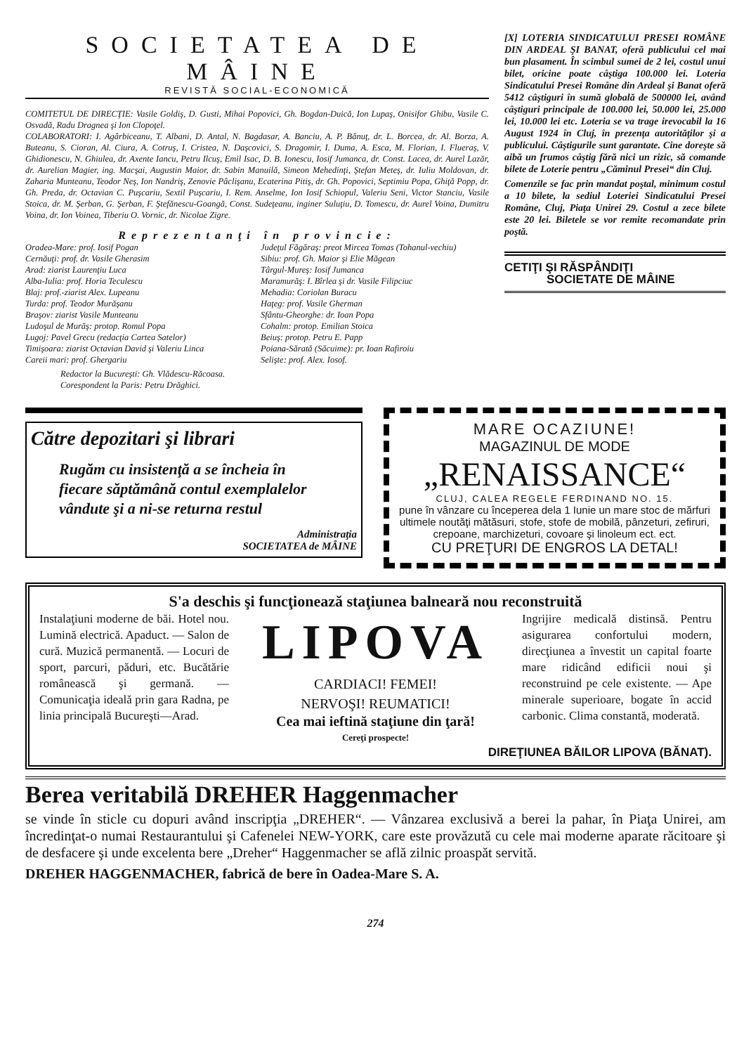SOCIETATEA DE MÂINE
REVISTĂ SOCIAL-ECONOMICĂ
COMITETUL DE DIRECŢIE: Vasile Goldiş, D. Gusti, Mihai Popovici, Gh. Bogdan-Duică, Ion Lupaş, Onisifor Ghibu, Vasile C. Osvadă, Radu Dragnea şi Ion Clopoţel.
COLABORATORI: I. Agârbiceanu, T. Albani, D. Antal, N. Bagdasar, A. Banciu, A. P. Bănuţ, dr. L. Borcea, dr. Al. Borza, A. Buteanu, S. Cioran, Al. Ciura, A. Cotruş, I. Cristea, N. Daşcovici, S. Dragomir, I. Duma, A. Esca, M. Florian, I. Flueraş, V. Ghidionescu, N. Ghiulea, dr. Axente Iancu, Petru Ilcuş, Emil Isac, D. B. Ionescu, Iosif Jumanca, dr. Const. Lacea, dr. Aurel Lazăr, dr. Aurelian Magier, ing. Macşai, Augustin Maior, dr. Sabin Manuilă, Simeon Mehedinţi, Ştefan Meteş, dr. Iuliu Moldovan, dr. Zaharia Munteanu, Teodor Neş, Ion Nandriş, Zenovie Pâclişanu, Ecaterina Pitiş, dr. Gh. Popovici, Septimiu Popa, Ghiţă Popp, dr. Gh. Preda, dr. Octavian C. Puşcariu, Sextil Puşcariu, I. Rem. Anselme, Ion Iosif Schiopul, Valeriu Seni, Victor Stanciu, Vasile Stoica, dr. M. Şerban, G. Şerban, F. Ştefănescu-Goangă, Const. Sudeţeanu, inginer Suluţiu, D. Tomescu, dr. Aurel Voina, Dumitru Voina, dr. Ion Voinea, Tiberiu O. Vornic, dr. Nicolae Zigre.
Reprezentanţi în provincie:
Oradea-Mare: prof. Iosif Pogan
Cernăuţi: prof. dr. Vasile Gherasim
Arad: ziarist Laurenţiu Luca
Alba-Iulia: prof. Horia Teculescu
Blaj: prof.-ziarist Alex. Lupeanu
Turda: prof. Teodor Murăşanu
Braşov: ziarist Vasile Munteanu
Ludoşul de Murăş: protop. Romul Popa
Lugoj: Pavel Grecu (redacţia Cartea Satelor)
Timişoara: ziarist Octavian David şi Valeriu Linca
Careii mari: prof. Ghergariu
Judeţul Făgăraş: preot Mircea Tomas (Tohanul-vechiu)
Sibiu: prof. Gh. Maior şi Elie Măgean
Târgul-Mureş: Iosif Jumanca
Maramurăş: I. Bîrlea şi dr. Vasile Filipciuc
Mehadia: Coriolan Buracu
Haţeg: prof. Vasile Gherman
Sfântu-Gheorghe: dr. Ioan Popa
Cohalm: protop. Emilian Stoica
Beiuş: protop. Petru E. Papp
Poiana-Sărată (Săcuime): pr. Ioan Rafiroiu
Selişte: prof. Alex. Iosof.
Redactor la Bucureşti: Gh. Vlădescu-Răcoasa.
Corespondent la Paris: Petru Drăghici.
[X] LOTERIA SINDICATULUI PRESEI ROMÂNE DIN ARDEAL ŞI BANAT, oferă publicului cel mai bun plasament. În scimbul sumei de 2 lei, costul unui bilet, oricine poate câştiga 100.000 lei. Loteria Sindicatului Presei Române din Ardeal şi Banat oferă 5412 câştiguri în sumă globală de 500000 lei, având câştiguri principale de 100.000 lei, 50.000 lei, 25.000 lei, 10.000 lei etc. Loteria se va trage irevocabil la 16 August 1924 în Cluj, în prezenţa autorităţilor şi a publicului. Câştigurile sunt garantate. Cine doreşte să aibă un frumos câştig fără nici un rizic, să comande bilete de Loterie pentru „Căminul Presei“ din Cluj.
Comenzile se fac prin mandat poştal, minimum costul a 10 bilete, la sediul Loteriei Sindicatului Presei Române, Cluj, Piaţa Unirei 29. Costul a zece bilete este 20 lei. Biletele se vor remite recomandate prin poştă.
CETIŢI ŞI RĂSPÂNDIŢI
SOCIETATE DE MÂINE
Către depozitari şi librari
Rugăm cu insistenţă a se încheia în fiecare săptămână contul exemplalelor vândute şi a ni-se returna restul
Administraţia
SOCIETATEA de MÂINE
MARE OCAZIUNE!
MAGAZINUL DE MODE
„RENAISSANCE“
CLUJ, CALEA REGELE FERDINAND NO. 15.
pune în vânzare cu începerea dela 1 Iunie un mare stoc de mărfuri ultimele noutăţi mătăsuri, stofe, stofe de mobilă, pânzeturi, zefiruri, crepoane, marchizeturi, covoare şi linoleum ect. ect.
CU PREŢURI DE ENGROS LA DETAL!
S'a deschis şi funcţionează staţiunea balneară nou reconstruită
Instalaţiuni moderne de băi. Hotel nou. Lumină electrică. Apaduct. — Salon de cură. Muzică permanentă. — Locuri de sport, parcuri, păduri, etc. Bucătărie românească şi germană. — Comunicaţia ideală prin gara Radna, pe linia principală Bucureşti—Arad.
LIPOVA
CARDIACI! FEMEI!
NERVOŞI! REUMATICI!
Cea mai ieftină staţiune din ţară!
Cereţi prospecte!
Ingrijire medicală distinsă. Pentru asigurarea confortului modern, direcţiunea a învestit un capital foarte mare ridicând edificii noui şi reconstruind pe cele existente. — Ape minerale superioare, bogate în accid carbonic. Clima constantă, moderată.
DIREŢIUNEA BĂILOR LIPOVA (BĂNAT).
Berea veritabilă DREHER Haggenmacher
se vinde în sticle cu dopuri având inscripţia „DREHER“. — Vânzarea exclusivă a berei la pahar, în Piaţa Unirei, am încredinţat-o numai Restaurantului şi Cafenelei NEW-YORK, care este provăzută cu cele mai moderne aparate răcitoare şi de desfacere şi unde excelenta bere „Dreher“ Haggenmacher se află zilnic proaspăt servită.
DREHER HAGGENMACHER, fabrică de bere în Oadea-Mare S. A.
274